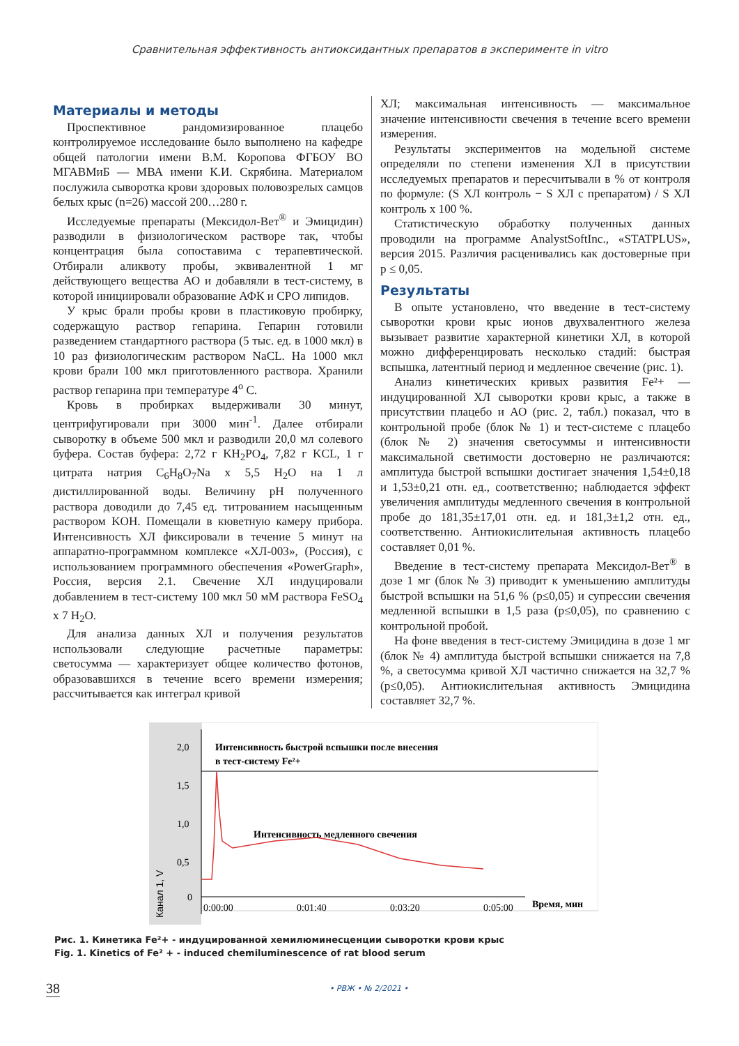Сравнительная эффективность антиоксидантных препаратов в эксперименте in vitro
Материалы и методы
Проспективное рандомизированное плацебо контролируемое исследование было выполнено на кафедре общей патологии имени В.М. Коропова ФГБОУ ВО МГАВМиБ — МВА имени К.И. Скрябина. Материалом послужила сыворотка крови здоровых половозрелых самцов белых крыс (n=26) массой 200…280 г.
Исследуемые препараты (Мексидол-Вет<sup>®</sup> и Эмицидин) разводили в физиологическом растворе так, чтобы концентрация была сопоставима с терапевтической. Отбирали аликвоту пробы, эквивалентной 1 мг действующего вещества АО и добавляли в тест-систему, в которой инициировали образование АФК и СРО липидов.
У крыс брали пробы крови в пластиковую пробирку, содержащую раствор гепарина. Гепарин готовили разведением стандартного раствора (5 тыс. ед. в 1000 мкл) в 10 раз физиологическим раствором NaCL. На 1000 мкл крови брали 100 мкл приготовленного раствора. Хранили раствор гепарина при температуре 4<sup>о</sup> С.
Кровь в пробирках выдерживали 30 минут, центрифугировали при 3000 мин<sup>-1</sup>. Далее отбирали сыворотку в объеме 500 мкл и разводили 20,0 мл солевого буфера. Состав буфера: 2,72 г KH<sub>2</sub>PO<sub>4</sub>, 7,82 г KCL, 1 г цитрата натрия C<sub>6</sub>H<sub>8</sub>O<sub>7</sub>Na х 5,5 H<sub>2</sub>O на 1 л дистиллированной воды. Величину pH полученного раствора доводили до 7,45 ед. титрованием насыщенным раствором KOH. Помещали в кюветную камеру прибора. Интенсивность ХЛ фиксировали в течение 5 минут на аппаратно-программном комплексе «ХЛ-003», (Россия), с использованием программного обеспечения «PowerGraph», Россия, версия 2.1. Свечение ХЛ индуцировали добавлением в тест-систему 100 мкл 50 мМ раствора FeSO<sub>4</sub> х 7 H<sub>2</sub>O.
Для анализа данных ХЛ и получения результатов использовали следующие расчетные параметры: светосумма — характеризует общее количество фотонов, образовавшихся в течение всего времени измерения; рассчитывается как интеграл кривой
ХЛ; максимальная интенсивность — максимальное значение интенсивности свечения в течение всего времени измерения.
Результаты экспериментов на модельной системе определяли по степени изменения ХЛ в присутствии исследуемых препаратов и пересчитывали в % от контроля по формуле: (S ХЛ контроль − S ХЛ с препаратом) / S ХЛ контроль х 100 %.
Статистическую обработку полученных данных проводили на программе AnalystSoftInc., «STATPLUS», версия 2015. Различия расценивались как достоверные при p ≤ 0,05.
Результаты
В опыте установлено, что введение в тест-систему сыворотки крови крыс ионов двухвалентного железа вызывает развитие характерной кинетики ХЛ, в которой можно дифференцировать несколько стадий: быстрая вспышка, латентный период и медленное свечение (рис. 1).
Анализ кинетических кривых развития Fe²+ — индуцированной ХЛ сыворотки крови крыс, а также в присутствии плацебо и АО (рис. 2, табл.) показал, что в контрольной пробе (блок № 1) и тест-системе с плацебо (блок № 2) значения светосуммы и интенсивности максимальной светимости достоверно не различаются: амплитуда быстрой вспышки достигает значения 1,54±0,18 и 1,53±0,21 отн. ед., соответственно; наблюдается эффект увеличения амплитуды медленного свечения в контрольной пробе до 181,35±17,01 отн. ед. и 181,3±1,2 отн. ед., соответственно. Антиокислительная активность плацебо составляет 0,01 %.
Введение в тест-систему препарата Мексидол-Вет<sup>®</sup> в дозе 1 мг (блок № 3) приводит к уменьшению амплитуды быстрой вспышки на 51,6 % (p≤0,05) и супрессии свечения медленной вспышки в 1,5 раза (p≤0,05), по сравнению с контрольной пробой.
На фоне введения в тест-систему Эмицидина в дозе 1 мг (блок № 4) амплитуда быстрой вспышки снижается на 7,8 %, а светосумма кривой ХЛ частично снижается на 32,7 % (p≤0,05). Антиокислительная активность Эмицидина составляет 32,7 %.
2,0
1,5
1,0
0,5
0
0:00:00
0:01:40
0:03:20
0:05:00
Время, мин
Канал 1, V
Интенсивность быстрой вспышки после внесения
в тест-систему Fe²+
Интенсивность медленного свечения
Рис. 1. Кинетика Fe²+ - индуцированной хемилюминесценции сыворотки крови крыс
Fig. 1. Kinetics of Fe² + - induced chemiluminescence of rat blood serum
38 • РВЖ • № 2/2021 •